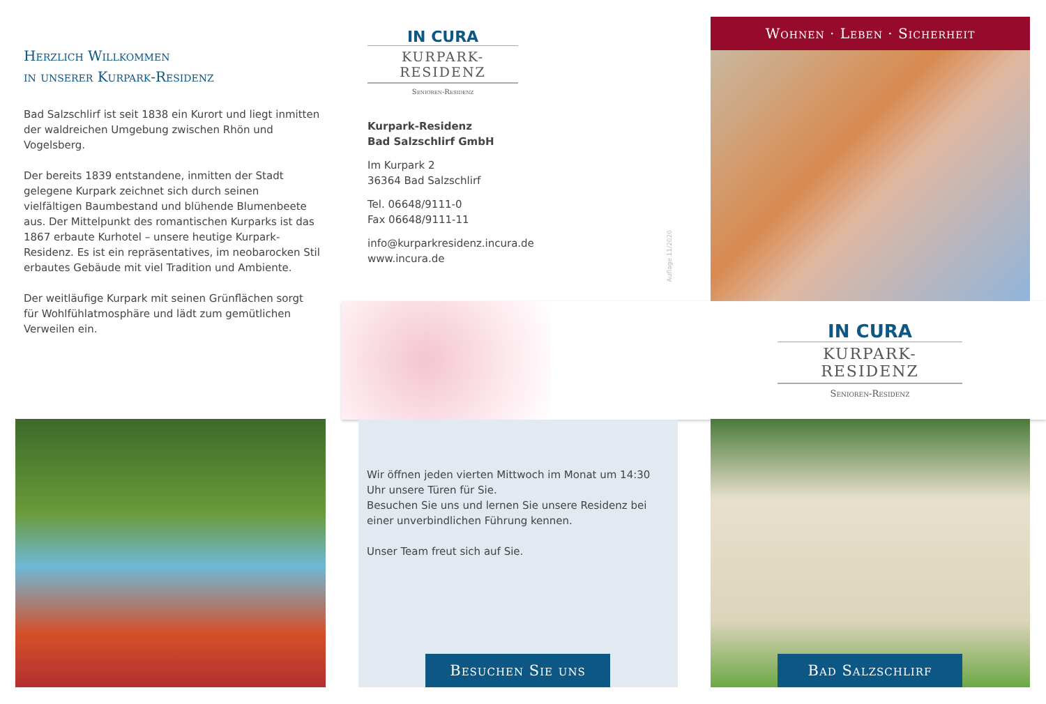Herzlich Willkommen
in unserer Kurpark-Residenz
Bad Salzschlirf ist seit 1838 ein Kurort und liegt inmitten der waldreichen Umgebung zwischen Rhön und Vogelsberg.
Der bereits 1839 entstandene, inmitten der Stadt gelegene Kurpark zeichnet sich durch seinen vielfältigen Baumbestand und blühende Blumenbeete aus. Der Mittelpunkt des romantischen Kurparks ist das 1867 erbaute Kurhotel – unsere heutige Kurpark-Residenz. Es ist ein repräsentatives, im neobarocken Stil erbautes Gebäude mit viel Tradition und Ambiente.
Der weitläufige Kurpark mit seinen Grünflächen sorgt für Wohlfühlatmosphäre und lädt zum gemütlichen Verweilen ein.
IN CURA
KURPARK-RESIDENZ
Senioren-Residenz
Kurpark-Residenz
Bad Salzschlirf GmbH
Im Kurpark 2
36364 Bad Salzschlirf
Tel. 06648/9111-0
Fax 06648/9111-11
info@kurparkresidenz.incura.de
www.incura.de
Auflage 11/2020
Wohnen · Leben · Sicherheit
IN CURA
KURPARK-RESIDENZ
Senioren-Residenz
Wir öffnen jeden vierten Mittwoch im Monat um 14:30 Uhr unsere Türen für Sie.
Besuchen Sie uns und lernen Sie unsere Residenz bei einer unverbindlichen Führung kennen.
Unser Team freut sich auf Sie.
Besuchen Sie uns
Bad Salzschlirf